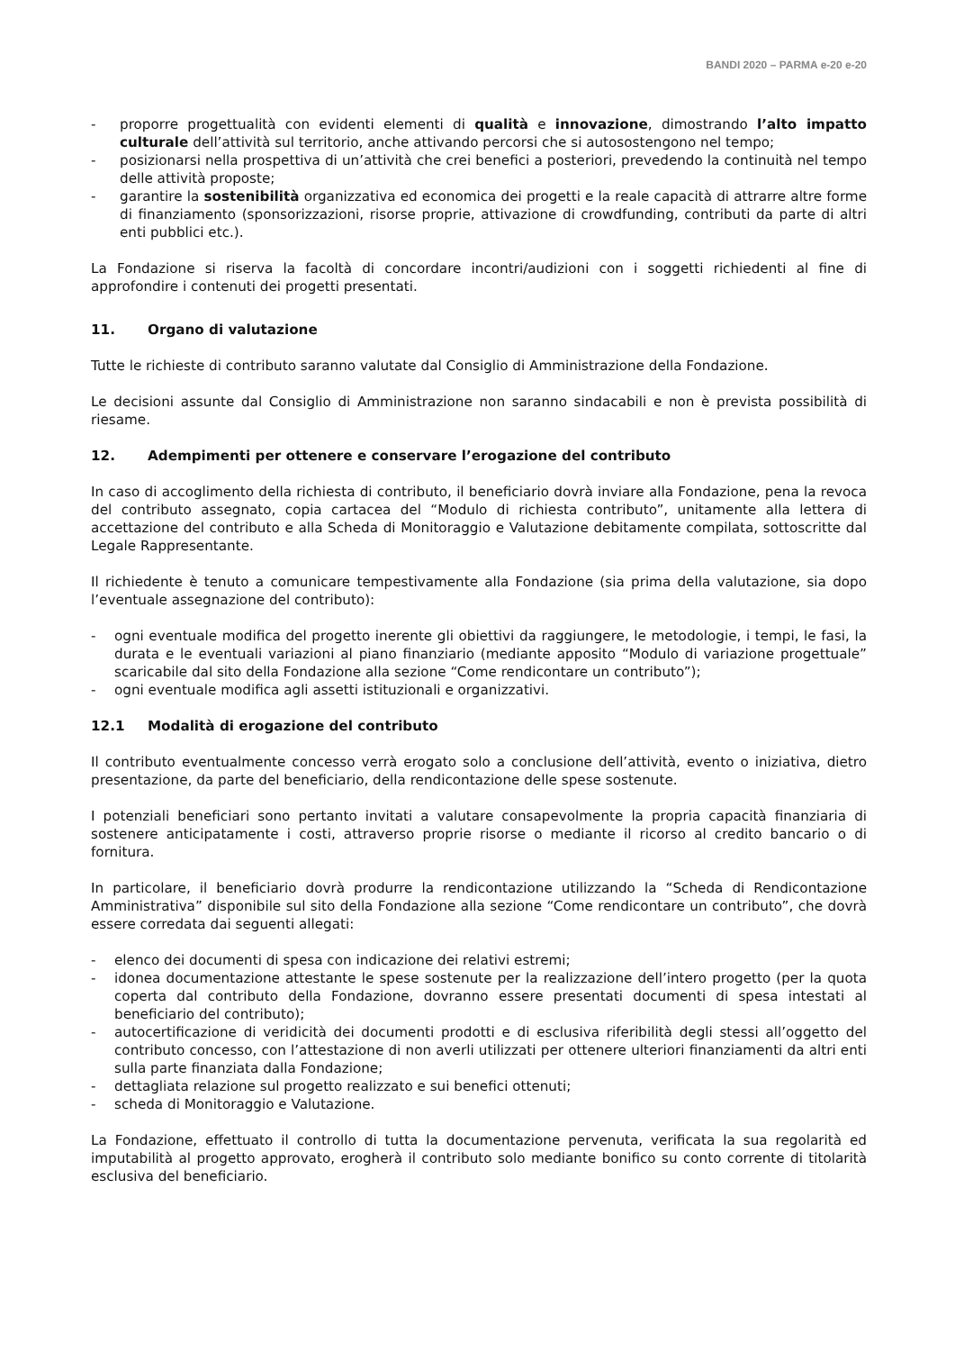BANDI 2020 – PARMA e-20 e-20
- proporre progettualità con evidenti elementi di qualità e innovazione, dimostrando l’alto impatto culturale dell’attività sul territorio, anche attivando percorsi che si autosostengono nel tempo;
- posizionarsi nella prospettiva di un’attività che crei benefici a posteriori, prevedendo la continuità nel tempo delle attività proposte;
- garantire la sostenibilità organizzativa ed economica dei progetti e la reale capacità di attrarre altre forme di finanziamento (sponsorizzazioni, risorse proprie, attivazione di crowdfunding, contributi da parte di altri enti pubblici etc.).
La Fondazione si riserva la facoltà di concordare incontri/audizioni con i soggetti richiedenti al fine di approfondire i contenuti dei progetti presentati.
11. Organo di valutazione
Tutte le richieste di contributo saranno valutate dal Consiglio di Amministrazione della Fondazione.
Le decisioni assunte dal Consiglio di Amministrazione non saranno sindacabili e non è prevista possibilità di riesame.
12. Adempimenti per ottenere e conservare l’erogazione del contributo
In caso di accoglimento della richiesta di contributo, il beneficiario dovrà inviare alla Fondazione, pena la revoca del contributo assegnato, copia cartacea del “Modulo di richiesta contributo”, unitamente alla lettera di accettazione del contributo e alla Scheda di Monitoraggio e Valutazione debitamente compilata, sottoscritte dal Legale Rappresentante.
Il richiedente è tenuto a comunicare tempestivamente alla Fondazione (sia prima della valutazione, sia dopo l’eventuale assegnazione del contributo):
- ogni eventuale modifica del progetto inerente gli obiettivi da raggiungere, le metodologie, i tempi, le fasi, la durata e le eventuali variazioni al piano finanziario (mediante apposito “Modulo di variazione progettuale” scaricabile dal sito della Fondazione alla sezione “Come rendicontare un contributo”);
- ogni eventuale modifica agli assetti istituzionali e organizzativi.
12.1 Modalità di erogazione del contributo
Il contributo eventualmente concesso verrà erogato solo a conclusione dell’attività, evento o iniziativa, dietro presentazione, da parte del beneficiario, della rendicontazione delle spese sostenute.
I potenziali beneficiari sono pertanto invitati a valutare consapevolmente la propria capacità finanziaria di sostenere anticipatamente i costi, attraverso proprie risorse o mediante il ricorso al credito bancario o di fornitura.
In particolare, il beneficiario dovrà produrre la rendicontazione utilizzando la “Scheda di Rendicontazione Amministrativa” disponibile sul sito della Fondazione alla sezione “Come rendicontare un contributo”, che dovrà essere corredata dai seguenti allegati:
- elenco dei documenti di spesa con indicazione dei relativi estremi;
- idonea documentazione attestante le spese sostenute per la realizzazione dell’intero progetto (per la quota coperta dal contributo della Fondazione, dovranno essere presentati documenti di spesa intestati al beneficiario del contributo);
- autocertificazione di veridicità dei documenti prodotti e di esclusiva riferibilità degli stessi all’oggetto del contributo concesso, con l’attestazione di non averli utilizzati per ottenere ulteriori finanziamenti da altri enti sulla parte finanziata dalla Fondazione;
- dettagliata relazione sul progetto realizzato e sui benefici ottenuti;
- scheda di Monitoraggio e Valutazione.
La Fondazione, effettuato il controllo di tutta la documentazione pervenuta, verificata la sua regolarità ed imputabilità al progetto approvato, erogherà il contributo solo mediante bonifico su conto corrente di titolarità esclusiva del beneficiario.